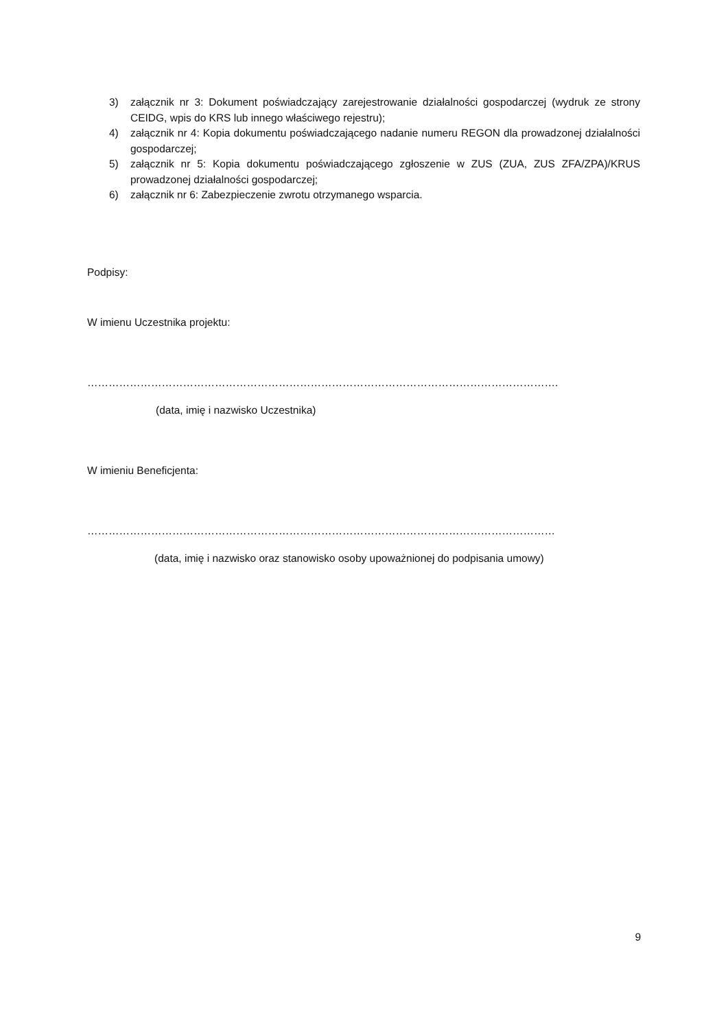3) załącznik nr 3: Dokument poświadczający zarejestrowanie działalności gospodarczej (wydruk ze strony CEIDG, wpis do KRS lub innego właściwego rejestru);
4) załącznik nr 4: Kopia dokumentu poświadczającego nadanie numeru REGON dla prowadzonej działalności gospodarczej;
5) załącznik nr 5: Kopia dokumentu poświadczającego zgłoszenie w ZUS (ZUA, ZUS ZFA/ZPA)/KRUS prowadzonej działalności gospodarczej;
6) załącznik nr 6: Zabezpieczenie zwrotu otrzymanego wsparcia.
Podpisy:
W imienu Uczestnika projektu:
…………………………………………………………………………………………………………………….
(data, imię i nazwisko Uczestnika)
W imieniu Beneficjenta:
……………………………………………………………………………………………………………………
(data, imię i nazwisko oraz stanowisko osoby upoważnionej do podpisania umowy)
9